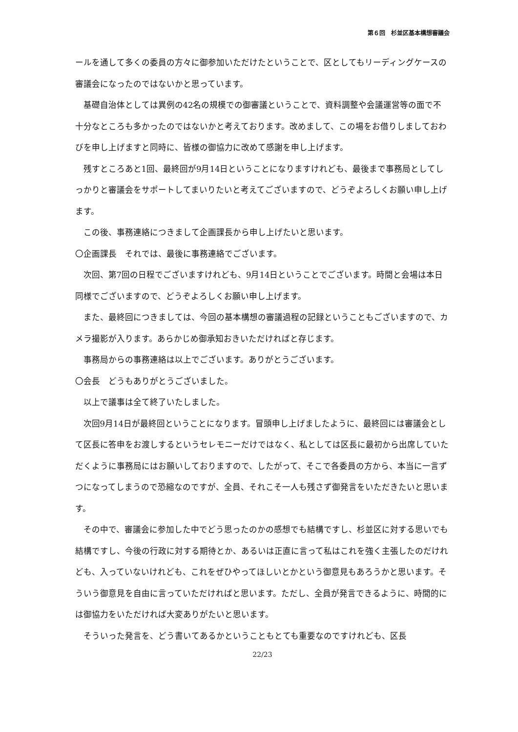第６回　杉並区基本構想審議会
ールを通して多くの委員の方々に御参加いただけたということで、区としてもリーディングケースの審議会になったのではないかと思っています。
基礎自治体としては異例の42名の規模での御審議ということで、資料調整や会議運営等の面で不十分なところも多かったのではないかと考えております。改めまして、この場をお借りしましておわびを申し上げますと同時に、皆様の御協力に改めて感謝を申し上げます。
残すところあと1回、最終回が9月14日ということになりますけれども、最後まで事務局としてしっかりと審議会をサポートしてまいりたいと考えてございますので、どうぞよろしくお願い申し上げます。
この後、事務連絡につきまして企画課長から申し上げたいと思います。
〇企画課長　それでは、最後に事務連絡でございます。
次回、第7回の日程でございますけれども、9月14日ということでございます。時間と会場は本日同様でございますので、どうぞよろしくお願い申し上げます。
また、最終回につきましては、今回の基本構想の審議過程の記録ということもございますので、カメラ撮影が入ります。あらかじめ御承知おきいただければと存じます。
事務局からの事務連絡は以上でございます。ありがとうございます。
〇会長　どうもありがとうございました。
以上で議事は全て終了いたしました。
次回9月14日が最終回ということになります。冒頭申し上げましたように、最終回には審議会として区長に答申をお渡しするというセレモニーだけではなく、私としては区長に最初から出席していただくように事務局にはお願いしておりますので、したがって、そこで各委員の方から、本当に一言ずつになってしまうので恐縮なのですが、全員、それこそ一人も残さず御発言をいただきたいと思います。
その中で、審議会に参加した中でどう思ったのかの感想でも結構ですし、杉並区に対する思いでも結構ですし、今後の行政に対する期待とか、あるいは正直に言って私はこれを強く主張したのだけれども、入っていないけれども、これをぜひやってほしいとかという御意見もあろうかと思います。そういう御意見を自由に言っていただければと思います。ただし、全員が発言できるように、時間的には御協力をいただければ大変ありがたいと思います。
そういった発言を、どう書いてあるかということもとても重要なのですけれども、区長
22/23